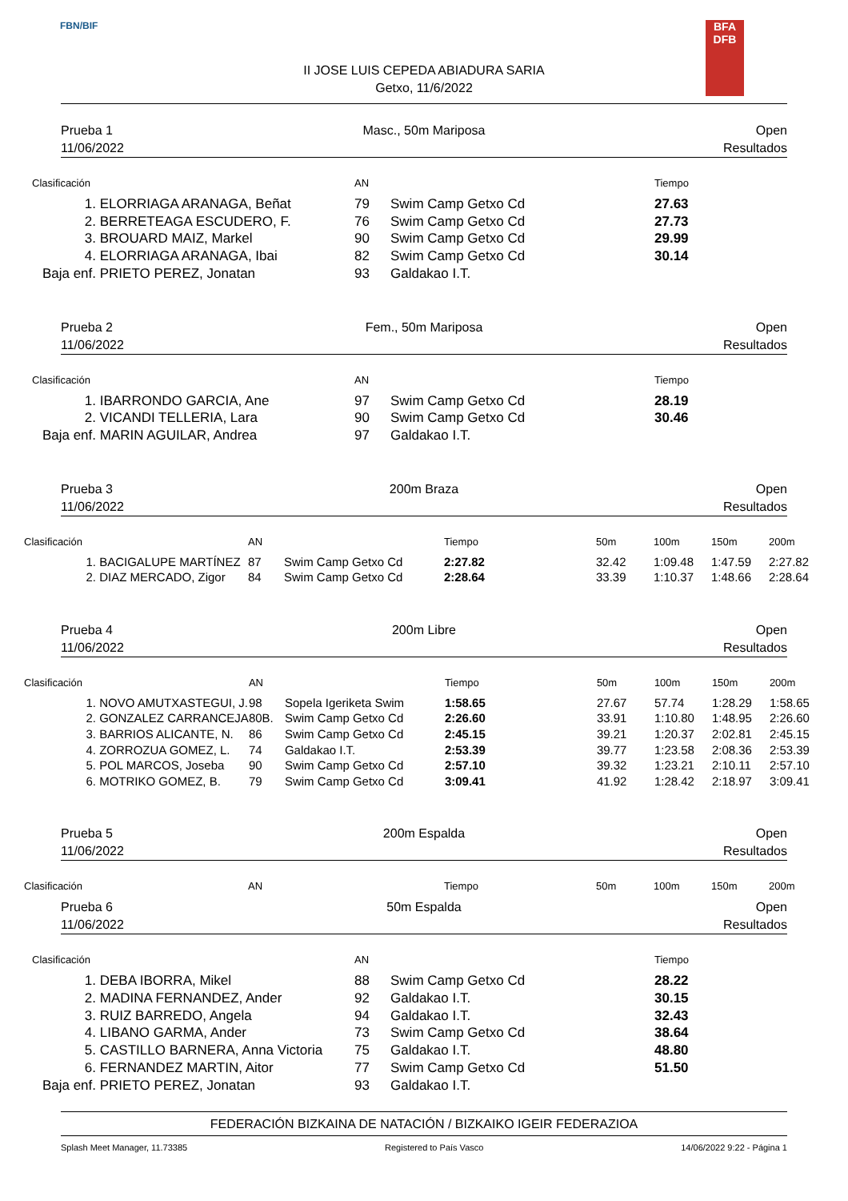FBN/BIF
BFA
DFB
II JOSE LUIS CEPEDA ABIADURA SARIA
Getxo, 11/6/2022
Prueba 1
11/06/2022
Masc., 50m Mariposa
Open
Resultados
| Clasificación | | AN | | Tiempo |
| --- | --- | --- | --- | --- |
| 1. | ELORRIAGA ARANAGA, Beñat | 79 | Swim Camp Getxo Cd | 27.63 |
| 2. | BERRETEAGA ESCUDERO, F. | 76 | Swim Camp Getxo Cd | 27.73 |
| 3. | BROUARD MAIZ, Markel | 90 | Swim Camp Getxo Cd | 29.99 |
| 4. | ELORRIAGA ARANAGA, Ibai | 82 | Swim Camp Getxo Cd | 30.14 |
| Baja enf. | PRIETO PEREZ, Jonatan | 93 | Galdakao I.T. | |
Prueba 2
11/06/2022
Fem., 50m Mariposa
Open
Resultados
| Clasificación | | AN | | Tiempo |
| --- | --- | --- | --- | --- |
| 1. | IBARRONDO GARCIA, Ane | 97 | Swim Camp Getxo Cd | 28.19 |
| 2. | VICANDI TELLERIA, Lara | 90 | Swim Camp Getxo Cd | 30.46 |
| Baja enf. | MARIN AGUILAR, Andrea | 97 | Galdakao I.T. | |
Prueba 3
11/06/2022
200m Braza
Open
Resultados
| Clasificación | | AN | | Tiempo | 50m | 100m | 150m | 200m |
| --- | --- | --- | --- | --- | --- | --- | --- | --- |
| 1. | BACIGALUPE MARTÍNEZ | 87 | Swim Camp Getxo Cd | 2:27.82 | 32.42 | 1:09.48 | 1:47.59 | 2:27.82 |
| 2. | DIAZ MERCADO, Zigor | 84 | Swim Camp Getxo Cd | 2:28.64 | 33.39 | 1:10.37 | 1:48.66 | 2:28.64 |
Prueba 4
11/06/2022
200m Libre
Open
Resultados
| Clasificación | | AN | | Tiempo | 50m | 100m | 150m | 200m |
| --- | --- | --- | --- | --- | --- | --- | --- | --- |
| 1. | NOVO AMUTXASTEGUI, J. | 98 | Sopela Igeriketa Swim | 1:58.65 | 27.67 | 57.74 | 1:28.29 | 1:58.65 |
| 2. | GONZALEZ CARRANCEJA | 80B. | Swim Camp Getxo Cd | 2:26.60 | 33.91 | 1:10.80 | 1:48.95 | 2:26.60 |
| 3. | BARRIOS ALICANTE, N. | 86 | Swim Camp Getxo Cd | 2:45.15 | 39.21 | 1:20.37 | 2:02.81 | 2:45.15 |
| 4. | ZORROZUA GOMEZ, L. | 74 | Galdakao I.T. | 2:53.39 | 39.77 | 1:23.58 | 2:08.36 | 2:53.39 |
| 5. | POL MARCOS, Joseba | 90 | Swim Camp Getxo Cd | 2:57.10 | 39.32 | 1:23.21 | 2:10.11 | 2:57.10 |
| 6. | MOTRIKO GOMEZ, B. | 79 | Swim Camp Getxo Cd | 3:09.41 | 41.92 | 1:28.42 | 2:18.97 | 3:09.41 |
Prueba 5
11/06/2022
200m Espalda
Open
Resultados
| Clasificación | | AN | | Tiempo | 50m | 100m | 150m | 200m |
| --- | --- | --- | --- | --- | --- | --- | --- | --- |
Prueba 6
11/06/2022
50m Espalda
Open
Resultados
| Clasificación | | AN | | Tiempo |
| --- | --- | --- | --- | --- |
| 1. | DEBA IBORRA, Mikel | 88 | Swim Camp Getxo Cd | 28.22 |
| 2. | MADINA FERNANDEZ, Ander | 92 | Galdakao I.T. | 30.15 |
| 3. | RUIZ BARREDO, Angela | 94 | Galdakao I.T. | 32.43 |
| 4. | LIBANO GARMA, Ander | 73 | Swim Camp Getxo Cd | 38.64 |
| 5. | CASTILLO BARNERA, Anna Victoria | 75 | Galdakao I.T. | 48.80 |
| 6. | FERNANDEZ MARTIN, Aitor | 77 | Swim Camp Getxo Cd | 51.50 |
| Baja enf. | PRIETO PEREZ, Jonatan | 93 | Galdakao I.T. | |
FEDERACIÓN BIZKAINA DE NATACIÓN / BIZKAIKO IGEIR FEDERAZIOA
Splash Meet Manager, 11.73385 Registered to País Vasco 14/06/2022 9:22 - Página 1